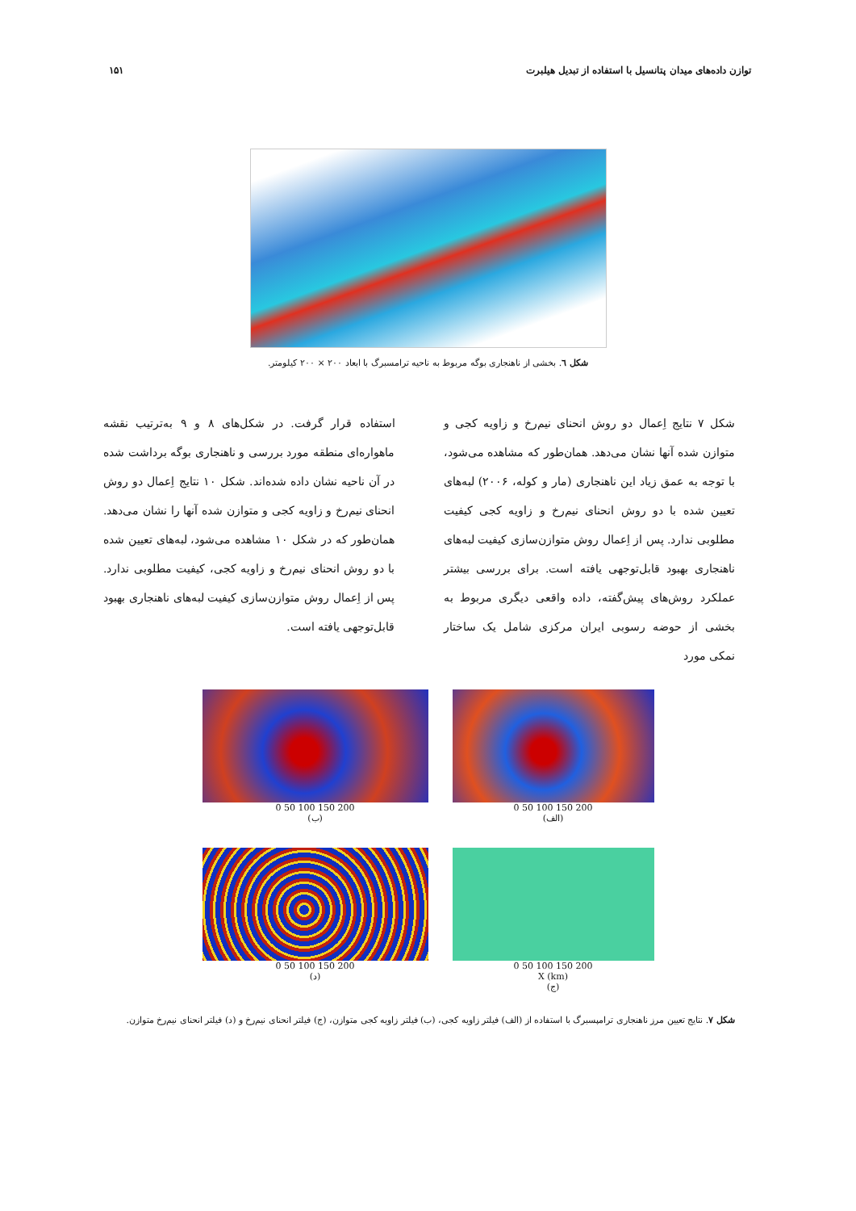توازن داده‌های میدان پتانسیل با استفاده از تبدیل هیلبرت ۱۵۱
شکل ٦. بخشی از ناهنجاری بوگه مربوط به ناحیه ترامسبرگ با ابعاد ۲۰۰ × ۲۰۰ کیلومتر.
شکل ۷ نتایج اِعمال دو روش انحنای نیم‌رخ و زاویه کجی و متوازن شده آنها نشان می‌دهد. همان‌طور که مشاهده می‌شود، با توجه به عمق زیاد این ناهنجاری (مار و کوله، ۲۰۰۶) لبه‌های تعیین شده با دو روش انحنای نیم‌رخ و زاویه کجی کیفیت مطلوبی ندارد. پس از اِعمال روش متوازن‌سازی کیفیت لبه‌های ناهنجاری بهبود قابل‌توجهی یافته است. برای بررسی بیشتر عملکرد روش‌های پیش‌گفته، داده واقعی دیگری مربوط به بخشی از حوضه رسوبی ایران مرکزی شامل یک ساختار نمکی مورد
استفاده قرار گرفت. در شکل‌های ۸ و ۹ به‌ترتیب نقشه ماهواره‌ای منطقه مورد بررسی و ناهنجاری بوگه برداشت شده در آن ناحیه نشان داده شده‌اند. شکل ۱۰ نتایج اِعمال دو روش انحنای نیم‌رخ و زاویه کجی و متوازن شده آنها را نشان می‌دهد. همان‌طور که در شکل ۱۰ مشاهده می‌شود، لبه‌های تعیین شده با دو روش انحنای نیم‌رخ و زاویه کجی، کیفیت مطلوبی ندارد. پس از اِعمال روش متوازن‌سازی کیفیت لبه‌های ناهنجاری بهبود قابل‌توجهی یافته است.
0 50 100 150 200
(ب)
0 50 100 150 200
(الف)
0 50 100 150 200
(د)
0 50 100 150 200
X (km)
(ج)
شکل ۷. نتایج تعیین مرز ناهنجاری ترامپسبرگ با استفاده از (الف) فیلتر زاویه کجی، (ب) فیلتر زاویه کجی متوازن، (ج) فیلتر انحنای نیم‌رخ و (د) فیلتر انحنای نیم‌رخ متوازن.